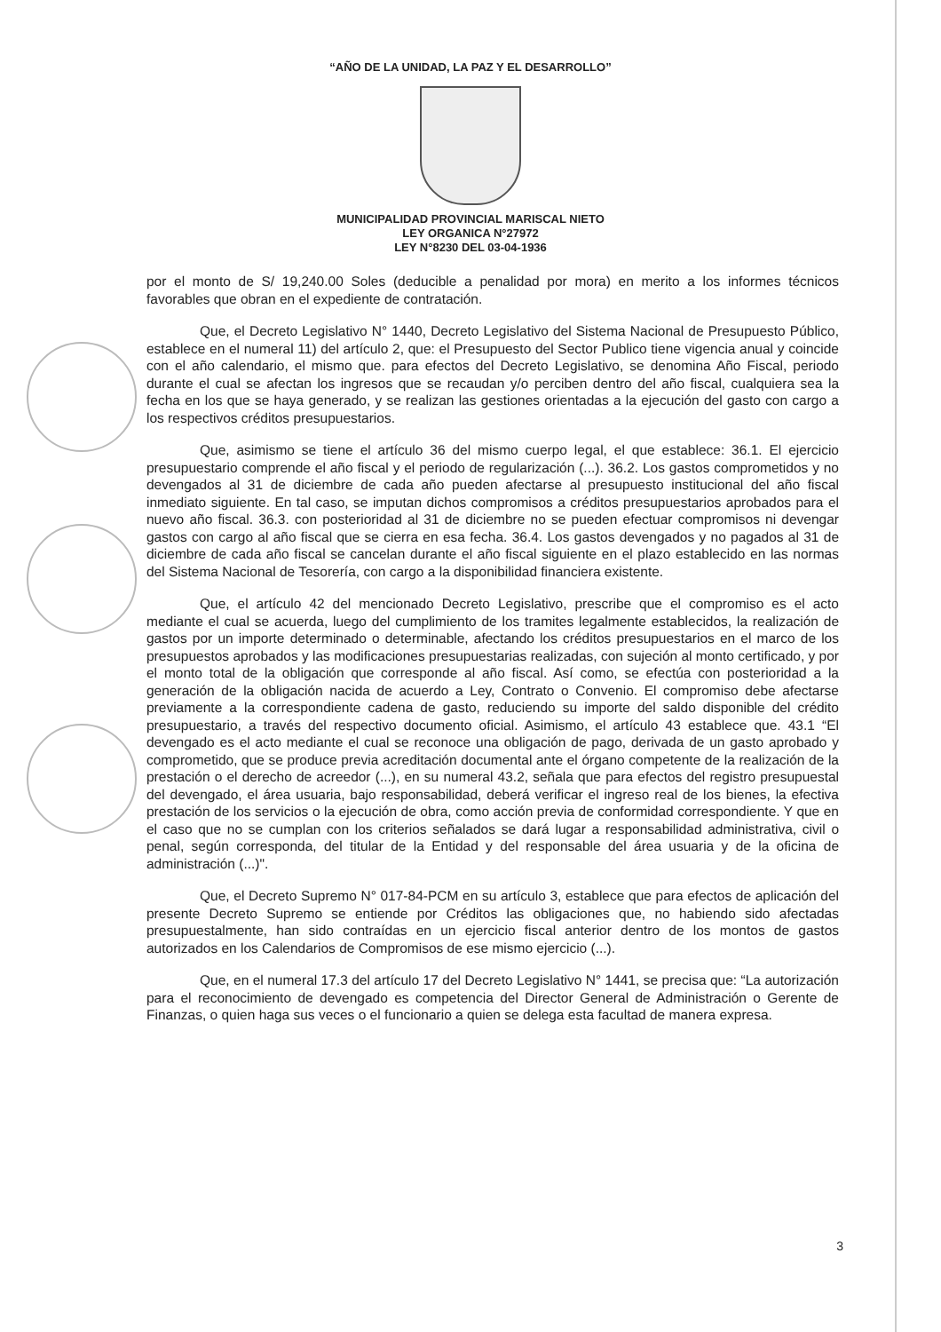“AÑO DE LA UNIDAD, LA PAZ Y EL DESARROLLO”
MUNICIPALIDAD PROVINCIAL MARISCAL NIETO
LEY ORGANICA N°27972
LEY N°8230 DEL 03-04-1936
por el monto de S/ 19,240.00 Soles (deducible a penalidad por mora) en merito a los informes técnicos favorables que obran en el expediente de contratación.
Que, el Decreto Legislativo N° 1440, Decreto Legislativo del Sistema Nacional de Presupuesto Público, establece en el numeral 11) del artículo 2, que: el Presupuesto del Sector Publico tiene vigencia anual y coincide con el año calendario, el mismo que. para efectos del Decreto Legislativo, se denomina Año Fiscal, periodo durante el cual se afectan los ingresos que se recaudan y/o perciben dentro del año fiscal, cualquiera sea la fecha en los que se haya generado, y se realizan las gestiones orientadas a la ejecución del gasto con cargo a los respectivos créditos presupuestarios.
Que, asimismo se tiene el artículo 36 del mismo cuerpo legal, el que establece: 36.1. El ejercicio presupuestario comprende el año fiscal y el periodo de regularización (...). 36.2. Los gastos comprometidos y no devengados al 31 de diciembre de cada año pueden afectarse al presupuesto institucional del año fiscal inmediato siguiente. En tal caso, se imputan dichos compromisos a créditos presupuestarios aprobados para el nuevo año fiscal. 36.3. con posterioridad al 31 de diciembre no se pueden efectuar compromisos ni devengar gastos con cargo al año fiscal que se cierra en esa fecha. 36.4. Los gastos devengados y no pagados al 31 de diciembre de cada año fiscal se cancelan durante el año fiscal siguiente en el plazo establecido en las normas del Sistema Nacional de Tesorería, con cargo a la disponibilidad financiera existente.
Que, el artículo 42 del mencionado Decreto Legislativo, prescribe que el compromiso es el acto mediante el cual se acuerda, luego del cumplimiento de los tramites legalmente establecidos, la realización de gastos por un importe determinado o determinable, afectando los créditos presupuestarios en el marco de los presupuestos aprobados y las modificaciones presupuestarias realizadas, con sujeción al monto certificado, y por el monto total de la obligación que corresponde al año fiscal. Así como, se efectúa con posterioridad a la generación de la obligación nacida de acuerdo a Ley, Contrato o Convenio. El compromiso debe afectarse previamente a la correspondiente cadena de gasto, reduciendo su importe del saldo disponible del crédito presupuestario, a través del respectivo documento oficial. Asimismo, el artículo 43 establece que. 43.1 “El devengado es el acto mediante el cual se reconoce una obligación de pago, derivada de un gasto aprobado y comprometido, que se produce previa acreditación documental ante el órgano competente de la realización de la prestación o el derecho de acreedor (...), en su numeral 43.2, señala que para efectos del registro presupuestal del devengado, el área usuaria, bajo responsabilidad, deberá verificar el ingreso real de los bienes, la efectiva prestación de los servicios o la ejecución de obra, como acción previa de conformidad correspondiente. Y que en el caso que no se cumplan con los criterios señalados se dará lugar a responsabilidad administrativa, civil o penal, según corresponda, del titular de la Entidad y del responsable del área usuaria y de la oficina de administración (...)".
Que, el Decreto Supremo N° 017-84-PCM en su artículo 3, establece que para efectos de aplicación del presente Decreto Supremo se entiende por Créditos las obligaciones que, no habiendo sido afectadas presupuestalmente, han sido contraídas en un ejercicio fiscal anterior dentro de los montos de gastos autorizados en los Calendarios de Compromisos de ese mismo ejercicio (...).
Que, en el numeral 17.3 del artículo 17 del Decreto Legislativo N° 1441, se precisa que: “La autorización para el reconocimiento de devengado es competencia del Director General de Administración o Gerente de Finanzas, o quien haga sus veces o el funcionario a quien se delega esta facultad de manera expresa.
3